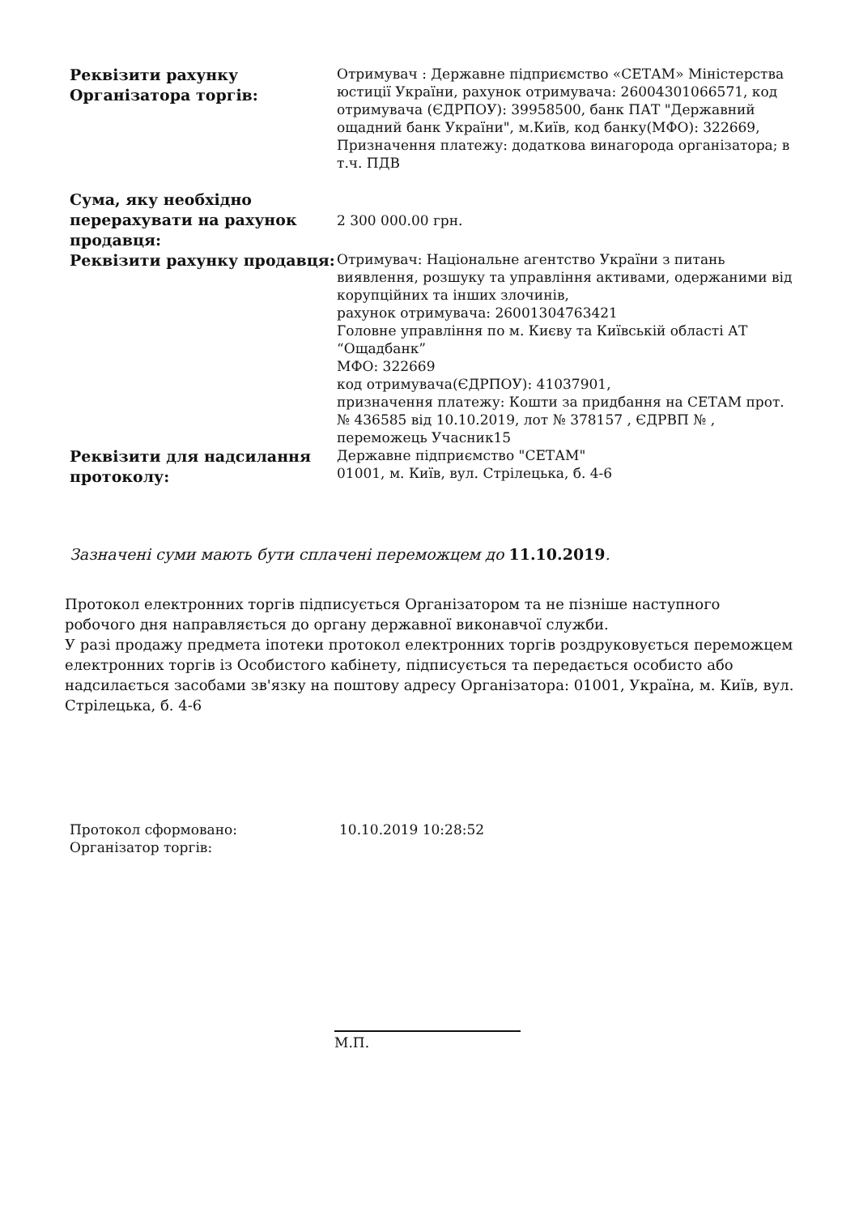| Реквізити рахунку Організатора торгів: | Отримувач : Державне підприємство «СЕТАМ» Міністерства юстиції України, рахунок отримувача: 26004301066571, код отримувача (ЄДРПОУ): 39958500, банк ПАТ "Державний ощадний банк України", м.Київ, код банку(МФО): 322669, Призначення платежу: додаткова винагорода організатора; в т.ч. ПДВ |
| Сума, яку необхідно перерахувати на рахунок продавця: | 2 300 000.00 грн. |
| Реквізити рахунку продавця: | Отримувач: Національне агентство України з питань виявлення, розшуку та управління активами, одержаними від корупційних та інших злочинів, рахунок отримувача: 26001304763421 Головне управління по м. Києву та Київській області АТ “Ощадбанк” МФО: 322669 код отримувача(ЄДРПОУ): 41037901, призначення платежу: Кошти за придбання на СЕТАМ прот. № 436585 від 10.10.2019, лот № 378157 , ЄДРВП № , переможець Учасник15 |
| Реквізити для надсилання протоколу: | Державне підприємство "СЕТАМ" 01001, м. Київ, вул. Стрілецька, б. 4-6 |
Зазначені суми мають бути сплачені переможцем до 11.10.2019.
Протокол електронних торгів підписується Організатором та не пізніше наступного робочого дня направляється до органу державної виконавчої служби.
У разі продажу предмета іпотеки протокол електронних торгів роздруковується переможцем електронних торгів із Особистого кабінету, підписується та передається особисто або надсилається засобами зв'язку на поштову адресу Організатора: 01001, Україна, м. Київ, вул. Стрілецька, б. 4-6
| Протокол сформовано: | 10.10.2019 10:28:52 |
| Організатор торгів: | |
М.П.